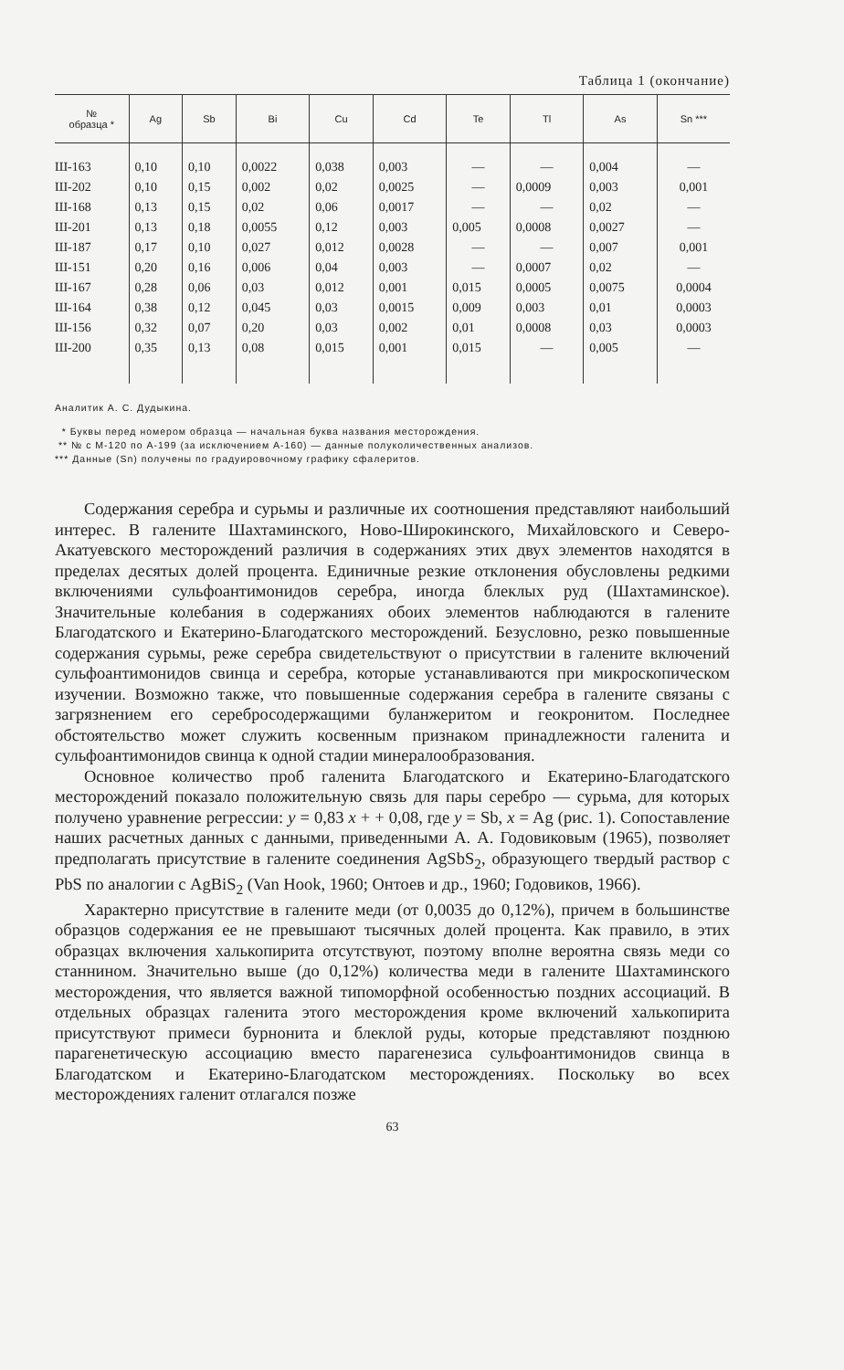Таблица 1 (окончание)
| № образца * | Ag | Sb | Bi | Cu | Cd | Te | Tl | As | Sn *** |
| --- | --- | --- | --- | --- | --- | --- | --- | --- | --- |
| Ш-163 | 0,10 | 0,10 | 0,0022 | 0,038 | 0,003 | — | — | 0,004 | — |
| Ш-202 | 0,10 | 0,15 | 0,002 | 0,02 | 0,0025 | — | 0,0009 | 0,003 | 0,001 |
| Ш-168 | 0,13 | 0,15 | 0,02 | 0,06 | 0,0017 | — | — | 0,02 | — |
| Ш-201 | 0,13 | 0,18 | 0,0055 | 0,12 | 0,003 | 0,005 | 0,0008 | 0,0027 | — |
| Ш-187 | 0,17 | 0,10 | 0,027 | 0,012 | 0,0028 | — | — | 0,007 | 0,001 |
| Ш-151 | 0,20 | 0,16 | 0,006 | 0,04 | 0,003 | — | 0,0007 | 0,02 | — |
| Ш-167 | 0,28 | 0,06 | 0,03 | 0,012 | 0,001 | 0,015 | 0,0005 | 0,0075 | 0,0004 |
| Ш-164 | 0,38 | 0,12 | 0,045 | 0,03 | 0,0015 | 0,009 | 0,003 | 0,01 | 0,0003 |
| Ш-156 | 0,32 | 0,07 | 0,20 | 0,03 | 0,002 | 0,01 | 0,0008 | 0,03 | 0,0003 |
| Ш-200 | 0,35 | 0,13 | 0,08 | 0,015 | 0,001 | 0,015 | — | 0,005 | — |
Аналитик А. С. Дудыкина.
* Буквы перед номером образца — начальная буква названия месторождения.
** № с М-120 по А-199 (за исключением А-160) — данные полуколичественных анализов.
*** Данные (Sn) получены по градуировочному графику сфалеритов.
Содержания серебра и сурьмы и различные их соотношения представляют наибольший интерес. В галените Шахтаминского, Ново-Широкинского, Михайловского и Северо-Акатуевского месторождений различия в содержаниях этих двух элементов находятся в пределах десятых долей процента. Единичные резкие отклонения обусловлены редкими включениями сульфоантимонидов серебра, иногда блеклых руд (Шахтаминское). Значительные колебания в содержаниях обоих элементов наблюдаются в галените Благодатского и Екатерино-Благодатского месторождений. Безусловно, резко повышенные содержания сурьмы, реже серебра свидетельствуют о присутствии в галените включений сульфоантимонидов свинца и серебра, которые устанавливаются при микроскопическом изучении. Возможно также, что повышенные содержания серебра в галените связаны с загрязнением его серебросодержащими буланжеритом и геокронитом. Последнее обстоятельство может служить косвенным признаком принадлежности галенита и сульфоантимонидов свинца к одной стадии минералообразования.
Основное количество проб галенита Благодатского и Екатерино-Благодатского месторождений показало положительную связь для пары серебро — сурьма, для которых получено уравнение регрессии: y = 0,83 x + + 0,08, где y = Sb, x = Ag (рис. 1). Сопоставление наших расчетных данных с данными, приведенными А. А. Годовиковым (1965), позволяет предполагать присутствие в галените соединения AgSbS<sub>2</sub>, образующего твердый раствор с PbS по аналогии с AgBiS<sub>2</sub> (Van Hook, 1960; Онтоев и др., 1960; Годовиков, 1966).
Характерно присутствие в галените меди (от 0,0035 до 0,12%), причем в большинстве образцов содержания ее не превышают тысячных долей процента. Как правило, в этих образцах включения халькопирита отсутствуют, поэтому вполне вероятна связь меди со станнином. Значительно выше (до 0,12%) количества меди в галените Шахтаминского месторождения, что является важной типоморфной особенностью поздних ассоциаций. В отдельных образцах галенита этого месторождения кроме включений халькопирита присутствуют примеси бурнонита и блеклой руды, которые представляют позднюю парагенетическую ассоциацию вместо парагенезиса сульфоантимонидов свинца в Благодатском и Екатерино-Благодатском месторождениях. Поскольку во всех месторождениях галенит отлагался позже
63